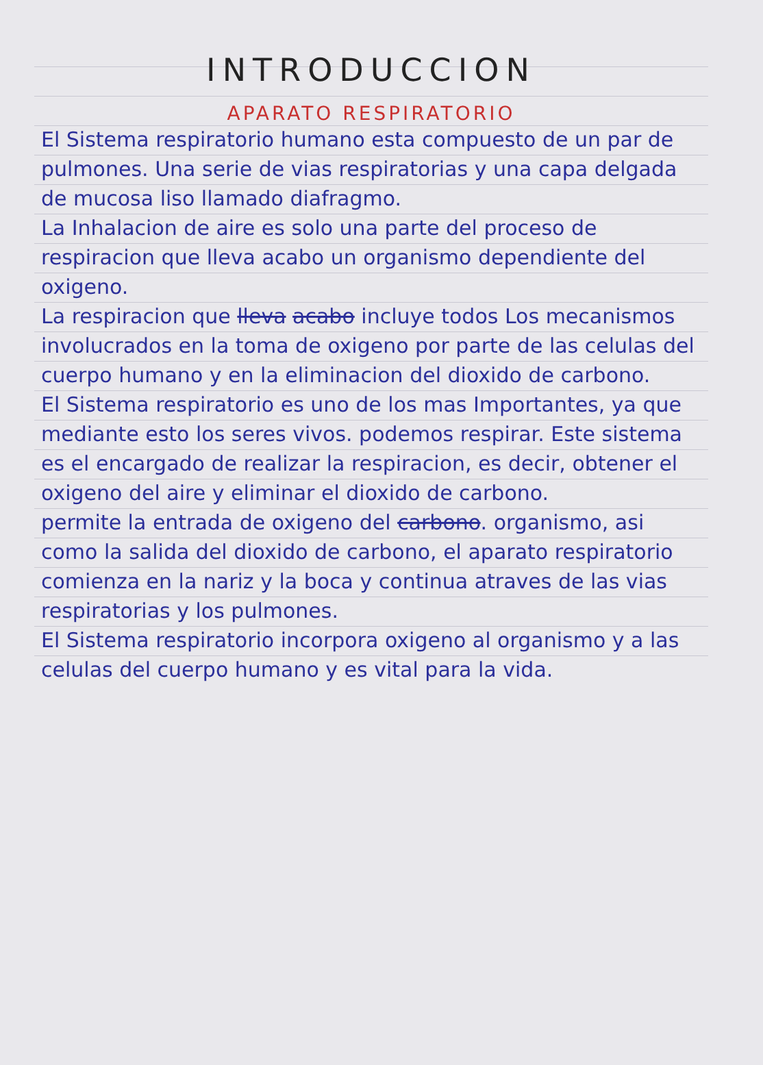INTRODUCCION
APARATO RESPIRATORIO
El Sistema respiratorio humano esta compuesto de un par de pulmones. Una serie de vias respiratorias y una capa delgada de mucosa liso llamado diafragmo.
La Inhalacion de aire es solo una parte del proceso de respiracion que lleva acabo un organismo dependiente del oxigeno.
La respiracion que lleva acabo incluye todos Los mecanismos involucrados en la toma de oxigeno por parte de las celulas del cuerpo humano y en la eliminacion del dioxido de carbono.
El Sistema respiratorio es uno de los mas Importantes, ya que mediante esto los seres vivos. podemos respirar. Este sistema es el encargado de realizar la respiracion, es decir, obtener el oxigeno del aire y eliminar el dioxido de carbono.
permite la entrada de oxigeno del carbono. organismo, asi como la salida del dioxido de carbono, el aparato respiratorio comienza en la nariz y la boca y continua atraves de las vias respiratorias y los pulmones.
El Sistema respiratorio incorpora oxigeno al organismo y a las celulas del cuerpo humano y es vital para la vida.